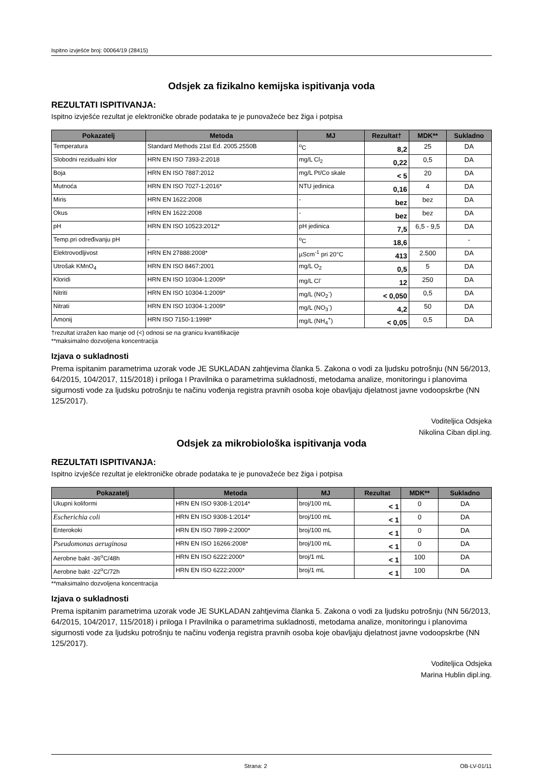Ispitno izvješće broj: 00064/19 (28415)
Odsjek za fizikalno kemijska ispitivanja voda
REZULTATI ISPITIVANJA:
Ispitno izvješće rezultat je elektroničke obrade podataka te je punovažeće bez žiga i potpisa
| Pokazatelj | Metoda | MJ | Rezultat† | MDK** | Sukladno |
| --- | --- | --- | --- | --- | --- |
| Temperatura | Standard Methods 21st Ed. 2005.2550B | <sup>o</sup> C | 8,2 | 25 | DA |
| Slobodni rezidualni klor | HRN EN ISO 7393-2:2018 | mg/L Cl<sub>2</sub> | 0,22 | 0,5 | DA |
| Boja | HRN EN ISO 7887:2012 | mg/L Pt/Co skale | < 5 | 20 | DA |
| Mutnoća | HRN EN ISO 7027-1:2016* | NTU jedinica | 0,16 | 4 | DA |
| Miris | HRN EN 1622:2008 | - | bez | bez | DA |
| Okus | HRN EN 1622:2008 | - | bez | bez | DA |
| pH | HRN EN ISO 10523:2012* | pH jedinica | 7,5 | 6,5 - 9,5 | DA |
| Temp.pri određivanju pH | - | <sup>o</sup> C | 18,6 | | - |
| Elektrovodljivost | HRN EN 27888:2008* | µScm<sup>-1</sup> pri 20°C | 413 | 2.500 | DA |
| Utrošak KMnO<sub>4</sub> | HRN EN ISO 8467:2001 | mg/L O<sub>2</sub> | 0,5 | 5 | DA |
| Kloridi | HRN EN ISO 10304-1:2009* | mg/L Cl<sup>-</sup> | 12 | 250 | DA |
| Nitriti | HRN EN ISO 10304-1:2009* | mg/L (NO<sub>2</sub><sup>-</sup>) | < 0,050 | 0,5 | DA |
| Nitrati | HRN EN ISO 10304-1:2009* | mg/L (NO<sub>3</sub><sup>-</sup>) | 4,2 | 50 | DA |
| Amonij | HRN ISO 7150-1:1998* | mg/L (NH<sub>4</sub><sup>+</sup>) | < 0,05 | 0,5 | DA |
†rezultat izražen kao manje od (<) odnosi se na granicu kvantifikacije
**maksimalno dozvoljena koncentracija
Izjava o sukladnosti
Prema ispitanim parametrima uzorak vode JE SUKLADAN zahtjevima članka 5. Zakona o vodi za ljudsku potrošnju (NN 56/2013, 64/2015, 104/2017, 115/2018) i priloga I Pravilnika o parametrima sukladnosti, metodama analize, monitoringu i planovima sigurnosti vode za ljudsku potrošnju te načinu vođenja registra pravnih osoba koje obavljaju djelatnost javne vodoopskrbe (NN 125/2017).
Voditeljica Odsjeka
Nikolina Ciban dipl.ing.
Odsjek za mikrobiološka ispitivanja voda
REZULTATI ISPITIVANJA:
Ispitno izvješće rezultat je elektroničke obrade podataka te je punovažeće bez žiga i potpisa
| Pokazatelj | Metoda | MJ | Rezultat | MDK** | Sukladno |
| --- | --- | --- | --- | --- | --- |
| Ukupni koliformi | HRN EN ISO 9308-1:2014* | broj/100 mL | < 1 | 0 | DA |
| Escherichia coli | HRN EN ISO 9308-1:2014* | broj/100 mL | < 1 | 0 | DA |
| Enterokoki | HRN EN ISO 7899-2:2000* | broj/100 mL | < 1 | 0 | DA |
| Pseudomonas aeruginosa | HRN EN ISO 16266:2008* | broj/100 mL | < 1 | 0 | DA |
| Aerobne bakt -36<sup>o</sup>C/48h | HRN EN ISO 6222:2000* | broj/1 mL | < 1 | 100 | DA |
| Aerobne bakt -22<sup>o</sup>C/72h | HRN EN ISO 6222:2000* | broj/1 mL | < 1 | 100 | DA |
**maksimalno dozvoljena koncentracija
Izjava o sukladnosti
Prema ispitanim parametrima uzorak vode JE SUKLADAN zahtjevima članka 5. Zakona o vodi za ljudsku potrošnju (NN 56/2013, 64/2015, 104/2017, 115/2018) i priloga I Pravilnika o parametrima sukladnosti, metodama analize, monitoringu i planovima sigurnosti vode za ljudsku potrošnju te načinu vođenja registra pravnih osoba koje obavljaju djelatnost javne vodoopskrbe (NN 125/2017).
Voditeljica Odsjeka
Marina Hublin dipl.ing.
Strana: 2 OB-LV-01/11